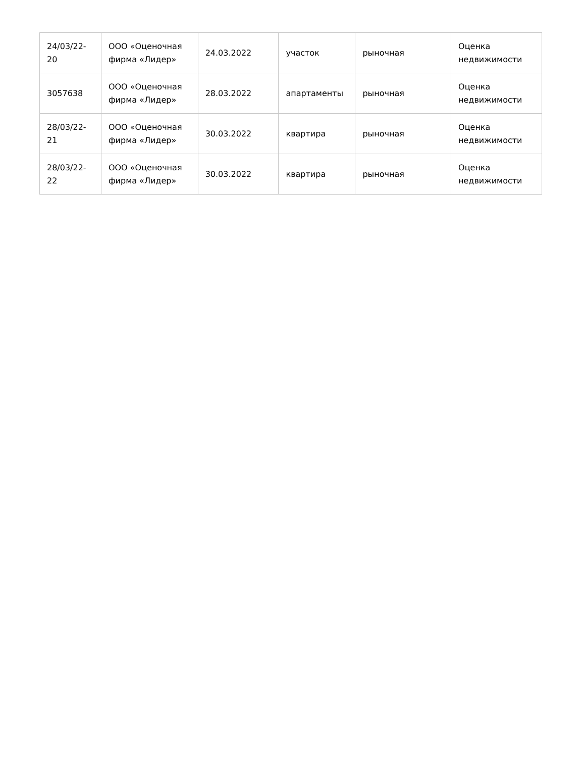| 24/03/22-20 | ООО «Оценочная фирма «Лидер» | 24.03.2022 | участок | рыночная | Оценка недвижимости |
| 3057638 | ООО «Оценочная фирма «Лидер» | 28.03.2022 | апартаменты | рыночная | Оценка недвижимости |
| 28/03/22-21 | ООО «Оценочная фирма «Лидер» | 30.03.2022 | квартира | рыночная | Оценка недвижимости |
| 28/03/22-22 | ООО «Оценочная фирма «Лидер» | 30.03.2022 | квартира | рыночная | Оценка недвижимости |